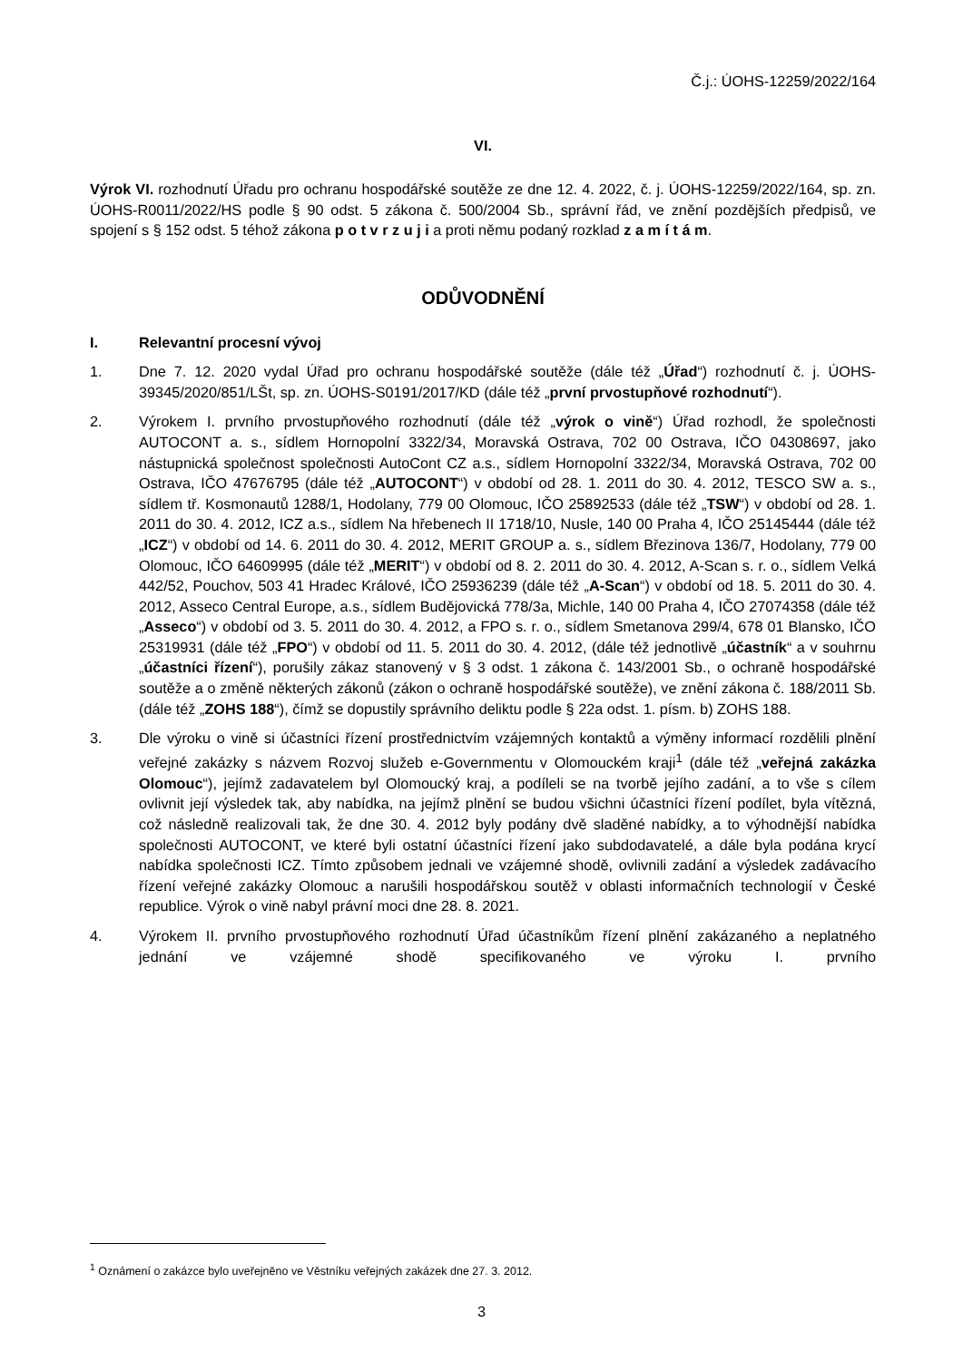Č.j.: ÚOHS-12259/2022/164
VI.
Výrok VI. rozhodnutí Úřadu pro ochranu hospodářské soutěže ze dne 12. 4. 2022, č. j. ÚOHS-12259/2022/164, sp. zn. ÚOHS-R0011/2022/HS podle § 90 odst. 5 zákona č. 500/2004 Sb., správní řád, ve znění pozdějších předpisů, ve spojení s § 152 odst. 5 téhož zákona p o t v r z u j i a proti němu podaný rozklad z a m í t á m.
ODŮVODNĚNÍ
I. Relevantní procesní vývoj
1. Dne 7. 12. 2020 vydal Úřad pro ochranu hospodářské soutěže (dále též „Úřad“) rozhodnutí č. j. ÚOHS-39345/2020/851/LŠt, sp. zn. ÚOHS-S0191/2017/KD (dále též „první prvostupňové rozhodnutí“).
2. Výrokem I. prvního prvostupňového rozhodnutí (dále též „výrok o vině“) Úřad rozhodl, že společnosti AUTOCONT a. s., sídlem Hornopolní 3322/34, Moravská Ostrava, 702 00 Ostrava, IČO 04308697, jako nástupnická společnost společnosti AutoCont CZ a.s., sídlem Hornopolní 3322/34, Moravská Ostrava, 702 00 Ostrava, IČO 47676795 (dále též „AUTOCONT“) v období od 28. 1. 2011 do 30. 4. 2012, TESCO SW a. s., sídlem tř. Kosmonautů 1288/1, Hodolany, 779 00 Olomouc, IČO 25892533 (dále též „TSW“) v období od 28. 1. 2011 do 30. 4. 2012, ICZ a.s., sídlem Na hřebenech II 1718/10, Nusle, 140 00 Praha 4, IČO 25145444 (dále též „ICZ“) v období od 14. 6. 2011 do 30. 4. 2012, MERIT GROUP a. s., sídlem Březinova 136/7, Hodolany, 779 00 Olomouc, IČO 64609995 (dále též „MERIT“) v období od 8. 2. 2011 do 30. 4. 2012, A-Scan s. r. o., sídlem Velká 442/52, Pouchov, 503 41 Hradec Králové, IČO 25936239 (dále též „A-Scan“) v období od 18. 5. 2011 do 30. 4. 2012, Asseco Central Europe, a.s., sídlem Budějovická 778/3a, Michle, 140 00 Praha 4, IČO 27074358 (dále též „Asseco“) v období od 3. 5. 2011 do 30. 4. 2012, a FPO s. r. o., sídlem Smetanova 299/4, 678 01 Blansko, IČO 25319931 (dále též „FPO“) v období od 11. 5. 2011 do 30. 4. 2012, (dále též jednotlivě „účastník“ a v souhrnu „účastníci řízení“), porušily zákaz stanovený v § 3 odst. 1 zákona č. 143/2001 Sb., o ochraně hospodářské soutěže a o změně některých zákonů (zákon o ochraně hospodářské soutěže), ve znění zákona č. 188/2011 Sb. (dále též „ZOHS 188“), čímž se dopustily správního deliktu podle § 22a odst. 1. písm. b) ZOHS 188.
3. Dle výroku o vině si účastníci řízení prostřednictvím vzájemných kontaktů a výměny informací rozdělili plnění veřejné zakázky s názvem Rozvoj služeb e-Governmentu v Olomouckém kraji<sup>1</sup> (dále též „veřejná zakázka Olomouc“), jejímž zadavatelem byl Olomoucký kraj, a podíleli se na tvorbě jejího zadání, a to vše s cílem ovlivnit její výsledek tak, aby nabídka, na jejímž plnění se budou všichni účastníci řízení podílet, byla vítězná, což následně realizovali tak, že dne 30. 4. 2012 byly podány dvě sladěné nabídky, a to výhodnější nabídka společnosti AUTOCONT, ve které byli ostatní účastníci řízení jako subdodavatelé, a dále byla podána krycí nabídka společnosti ICZ. Tímto způsobem jednali ve vzájemné shodě, ovlivnili zadání a výsledek zadávacího řízení veřejné zakázky Olomouc a narušili hospodářskou soutěž v oblasti informačních technologií v České republice. Výrok o vině nabyl právní moci dne 28. 8. 2021.
4. Výrokem II. prvního prvostupňového rozhodnutí Úřad účastníkům řízení plnění zakázaného a neplatného jednání ve vzájemné shodě specifikovaného ve výroku I. prvního
<sup>1</sup> Oznámení o zakázce bylo uveřejněno ve Věstníku veřejných zakázek dne 27. 3. 2012.
3